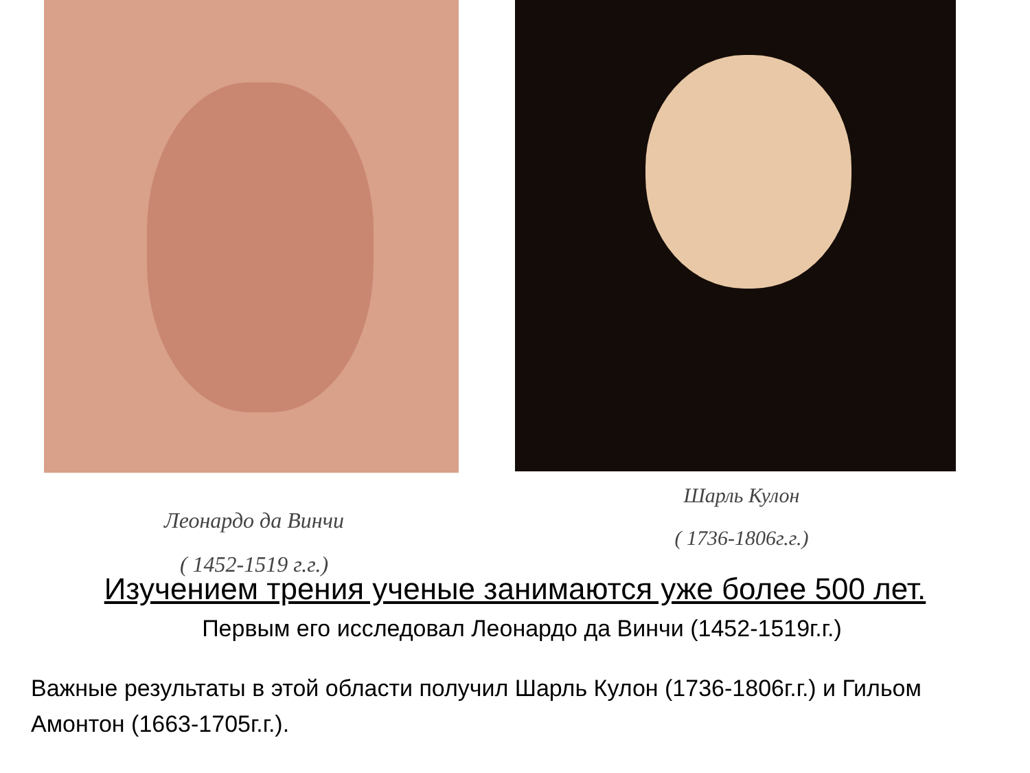Леонардо да Винчи
( 1452-1519 г.г.)
Шарль Кулон
( 1736-1806г.г.)
Изучением трения ученые занимаются уже более 500 лет.
Первым его исследовал Леонардо да Винчи (1452-1519г.г.)
Важные результаты в этой области получил Шарль Кулон (1736-1806г.г.) и Гильом Амонтон (1663-1705г.г.).